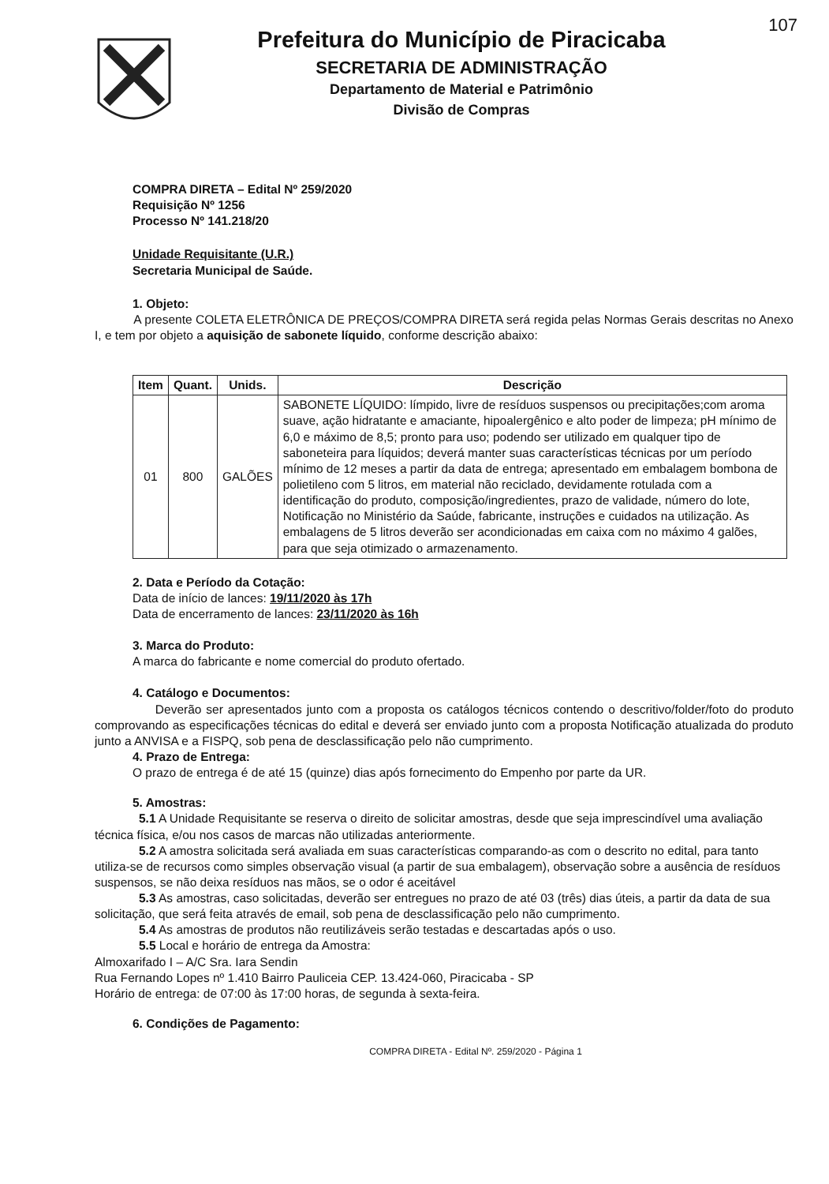107
Prefeitura do Município de Piracicaba
SECRETARIA DE ADMINISTRAÇÃO
Departamento de Material e Patrimônio
Divisão de Compras
COMPRA DIRETA – Edital Nº 259/2020
Requisição Nº 1256
Processo Nº 141.218/20
Unidade Requisitante (U.R.)
Secretaria Municipal de Saúde.
1. Objeto:
A presente COLETA ELETRÔNICA DE PREÇOS/COMPRA DIRETA será regida pelas Normas Gerais descritas no Anexo I, e tem por objeto a aquisição de sabonete líquido, conforme descrição abaixo:
| Item | Quant. | Unids. | Descrição |
| --- | --- | --- | --- |
| 01 | 800 | GALÕES | SABONETE LÍQUIDO: límpido, livre de resíduos suspensos ou precipitações;com aroma suave, ação hidratante e amaciante, hipoalergênico e alto poder de limpeza; pH mínimo de 6,0 e máximo de 8,5; pronto para uso; podendo ser utilizado em qualquer tipo de saboneteira para líquidos; deverá manter suas características técnicas por um período mínimo de 12 meses a partir da data de entrega; apresentado em embalagem bombona de polietileno com 5 litros, em material não reciclado, devidamente rotulada com a identificação do produto, composição/ingredientes, prazo de validade, número do lote, Notificação no Ministério da Saúde, fabricante, instruções e cuidados na utilização. As embalagens de 5 litros deverão ser acondicionadas em caixa com no máximo 4 galões, para que seja otimizado o armazenamento. |
2. Data e Período da Cotação:
Data de início de lances: 19/11/2020 às 17h
Data de encerramento de lances: 23/11/2020 às 16h
3. Marca do Produto:
A marca do fabricante e nome comercial do produto ofertado.
4. Catálogo e Documentos:
Deverão ser apresentados junto com a proposta os catálogos técnicos contendo o descritivo/folder/foto do produto comprovando as especificações técnicas do edital e deverá ser enviado junto com a proposta Notificação atualizada do produto junto a ANVISA e a FISPQ, sob pena de desclassificação pelo não cumprimento.
4. Prazo de Entrega:
O prazo de entrega é de até 15 (quinze) dias após fornecimento do Empenho por parte da UR.
5. Amostras:
5.1 A Unidade Requisitante se reserva o direito de solicitar amostras, desde que seja imprescindível uma avaliação técnica física, e/ou nos casos de marcas não utilizadas anteriormente.
5.2 A amostra solicitada será avaliada em suas características comparando-as com o descrito no edital, para tanto utiliza-se de recursos como simples observação visual (a partir de sua embalagem), observação sobre a ausência de resíduos suspensos, se não deixa resíduos nas mãos, se o odor é aceitável
5.3 As amostras, caso solicitadas, deverão ser entregues no prazo de até 03 (três) dias úteis, a partir da data de sua solicitação, que será feita através de email, sob pena de desclassificação pelo não cumprimento.
5.4 As amostras de produtos não reutilizáveis serão testadas e descartadas após o uso.
5.5 Local e horário de entrega da Amostra:
Almoxarifado I – A/C Sra. Iara Sendin
Rua Fernando Lopes nº 1.410 Bairro Pauliceia CEP. 13.424-060, Piracicaba - SP
Horário de entrega: de 07:00 às 17:00 horas, de segunda à sexta-feira.
6. Condições de Pagamento:
COMPRA DIRETA - Edital Nº. 259/2020 - Página 1